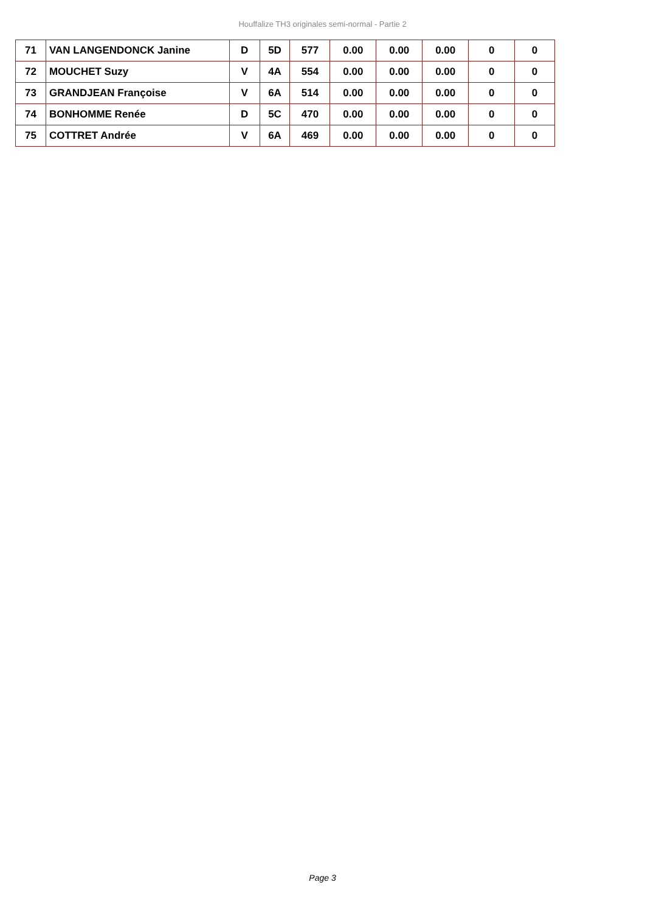Houffalize TH3 originales semi-normal - Partie 2
| 71 | VAN LANGENDONCK Janine | D | 5D | 577 | 0.00 | 0.00 | 0.00 | 0 | 0 |
| 72 | MOUCHET Suzy | V | 4A | 554 | 0.00 | 0.00 | 0.00 | 0 | 0 |
| 73 | GRANDJEAN Françoise | V | 6A | 514 | 0.00 | 0.00 | 0.00 | 0 | 0 |
| 74 | BONHOMME Renée | D | 5C | 470 | 0.00 | 0.00 | 0.00 | 0 | 0 |
| 75 | COTTRET Andrée | V | 6A | 469 | 0.00 | 0.00 | 0.00 | 0 | 0 |
Page 3